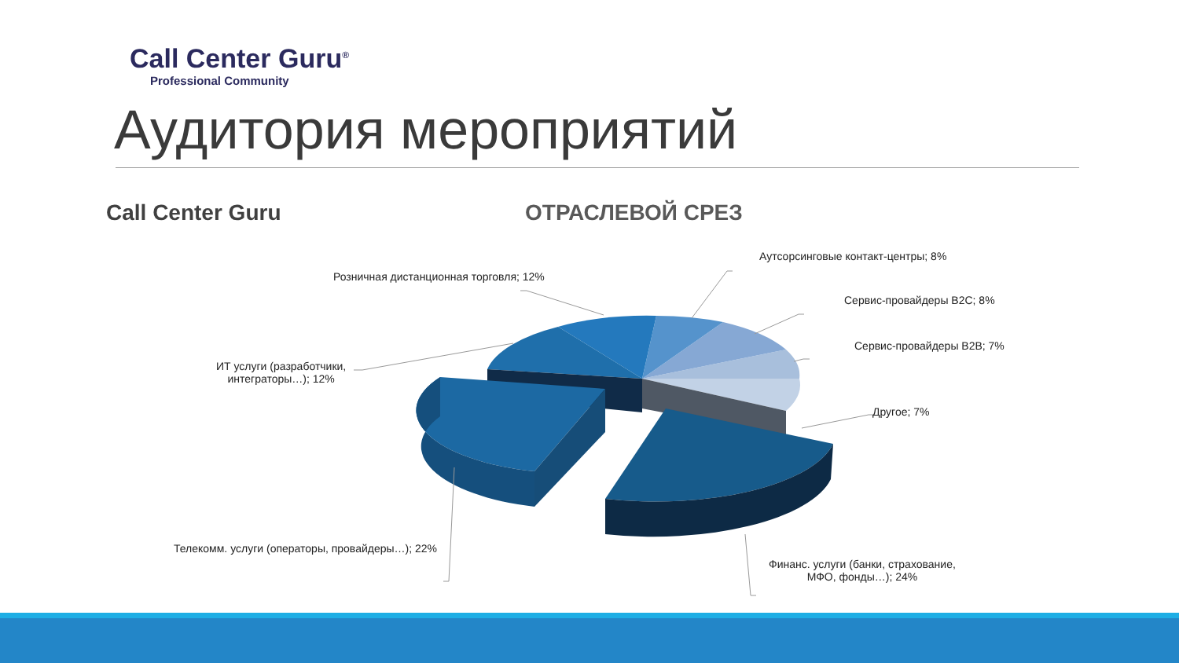Call Center Guru<sup>®</sup>
Professional Community
Аудитория мероприятий
Call Center Guru ОТРАСЛЕВОЙ СРЕЗ
Аутсорсинговые контакт-центры; 8%
Сервис-провайдеры В2С; 8%
Сервис-провайдеры В2В; 7%
Другое; 7%
Розничная дистанционная торговля; 12%
ИТ услуги (разработчики,
интеграторы…); 12%
Телекомм. услуги (операторы, провайдеры…); 22%
Финанс. услуги (банки, страхование,
МФО, фонды…); 24%